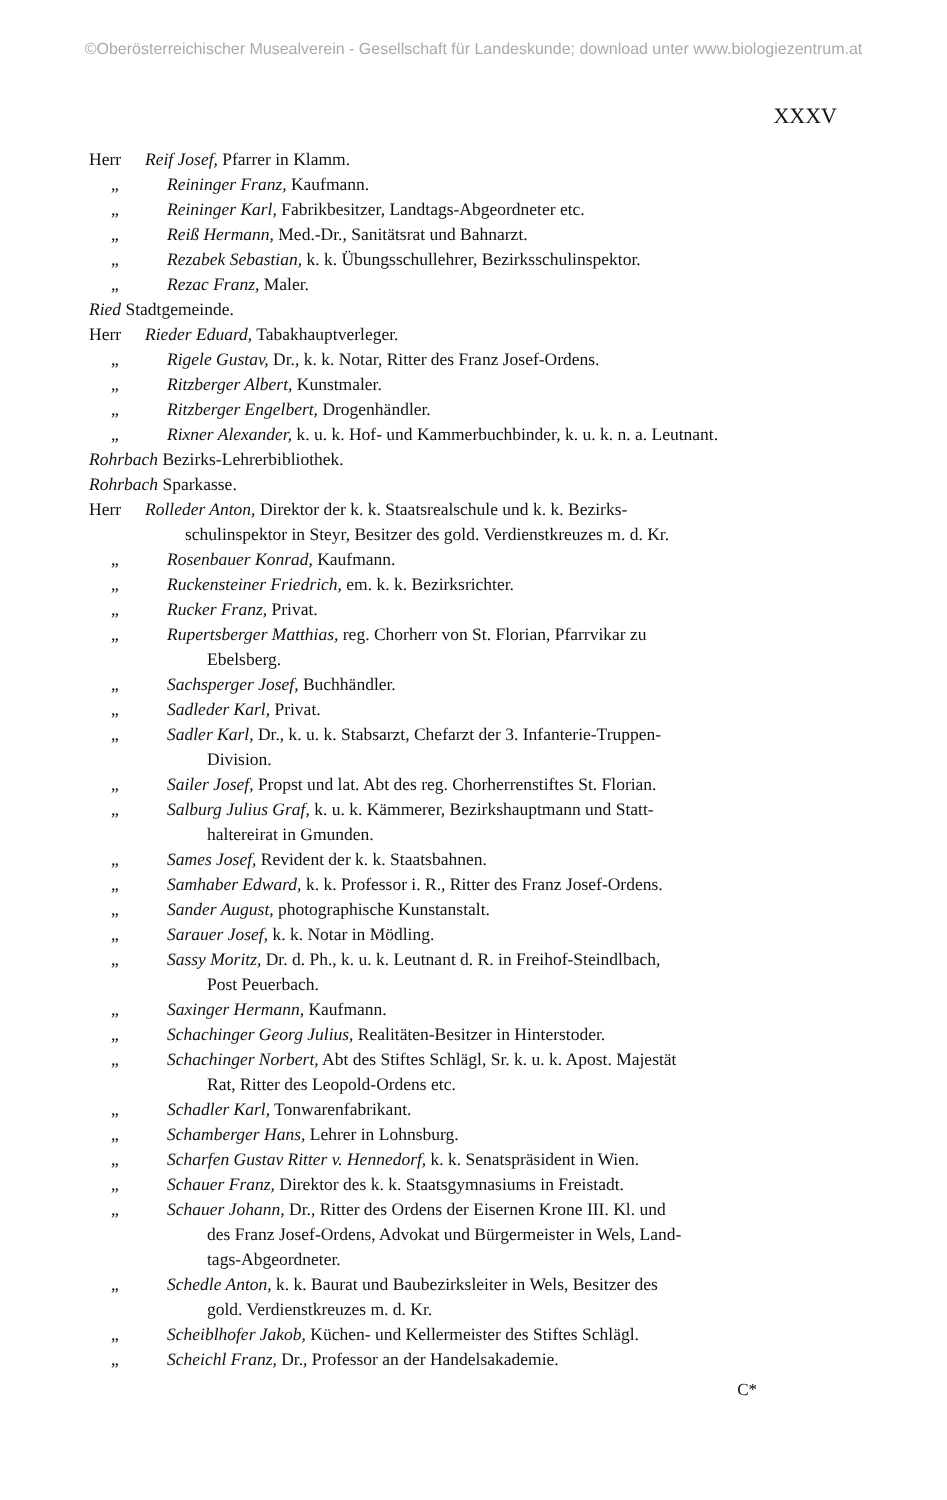©Oberösterreichischer Musealverein - Gesellschaft für Landeskunde; download unter www.biologiezentrum.at
XXXV
Herr Reif Josef, Pfarrer in Klamm.
„ Reininger Franz, Kaufmann.
„ Reininger Karl, Fabrikbesitzer, Landtags-Abgeordneter etc.
„ Reiß Hermann, Med.-Dr., Sanitätsrat und Bahnarzt.
„ Rezabek Sebastian, k. k. Übungsschullehrer, Bezirksschulinspektor.
„ Rezac Franz, Maler.
Ried Stadtgemeinde.
Herr Rieder Eduard, Tabakhauptverleger.
„ Rigele Gustav, Dr., k. k. Notar, Ritter des Franz Josef-Ordens.
„ Ritzberger Albert, Kunstmaler.
„ Ritzberger Engelbert, Drogenhändler.
„ Rixner Alexander, k. u. k. Hof- und Kammerbuchbinder, k. u. k. n. a. Leutnant.
Rohrbach Bezirks-Lehrerbibliothek.
Rohrbach Sparkasse.
Herr Rolleder Anton, Direktor der k. k. Staatsrealschule und k. k. Bezirks-
schulinspektor in Steyr, Besitzer des gold. Verdienstkreuzes m. d. Kr.
„ Rosenbauer Konrad, Kaufmann.
„ Ruckensteiner Friedrich, em. k. k. Bezirksrichter.
„ Rucker Franz, Privat.
„ Rupertsberger Matthias, reg. Chorherr von St. Florian, Pfarrvikar zu
Ebelsberg.
„ Sachsperger Josef, Buchhändler.
„ Sadleder Karl, Privat.
„ Sadler Karl, Dr., k. u. k. Stabsarzt, Chefarzt der 3. Infanterie-Truppen-
Division.
„ Sailer Josef, Propst und lat. Abt des reg. Chorherrenstiftes St. Florian.
„ Salburg Julius Graf, k. u. k. Kämmerer, Bezirkshauptmann und Statt-
haltereirat in Gmunden.
„ Sames Josef, Revident der k. k. Staatsbahnen.
„ Samhaber Edward, k. k. Professor i. R., Ritter des Franz Josef-Ordens.
„ Sander August, photographische Kunstanstalt.
„ Sarauer Josef, k. k. Notar in Mödling.
„ Sassy Moritz, Dr. d. Ph., k. u. k. Leutnant d. R. in Freihof-Steindlbach,
Post Peuerbach.
„ Saxinger Hermann, Kaufmann.
„ Schachinger Georg Julius, Realitäten-Besitzer in Hinterstoder.
„ Schachinger Norbert, Abt des Stiftes Schlägl, Sr. k. u. k. Apost. Majestät
Rat, Ritter des Leopold-Ordens etc.
„ Schadler Karl, Tonwarenfabrikant.
„ Schamberger Hans, Lehrer in Lohnsburg.
„ Scharfen Gustav Ritter v. Hennedorf, k. k. Senatspräsident in Wien.
„ Schauer Franz, Direktor des k. k. Staatsgymnasiums in Freistadt.
„ Schauer Johann, Dr., Ritter des Ordens der Eisernen Krone III. Kl. und
des Franz Josef-Ordens, Advokat und Bürgermeister in Wels, Land-
tags-Abgeordneter.
„ Schedle Anton, k. k. Baurat und Baubezirksleiter in Wels, Besitzer des
gold. Verdienstkreuzes m. d. Kr.
„ Scheiblhofer Jakob, Küchen- und Kellermeister des Stiftes Schlägl.
„ Scheichl Franz, Dr., Professor an der Handelsakademie.
C*